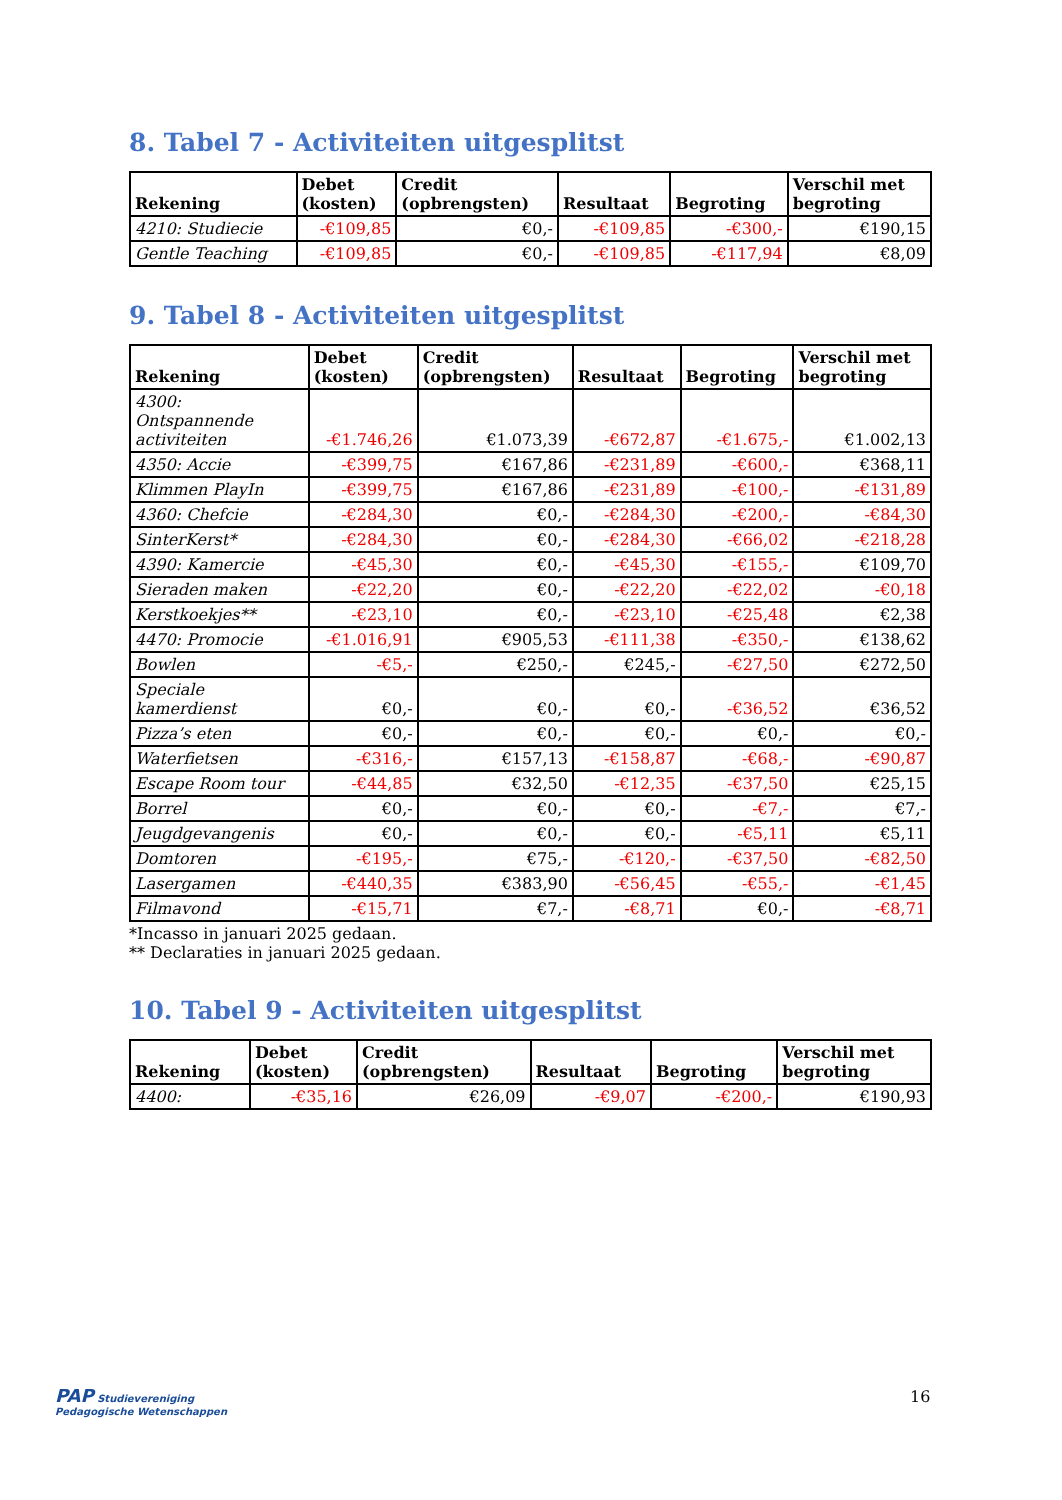8. Tabel 7 - Activiteiten uitgesplitst
| Rekening | Debet (kosten) | Credit (opbrengsten) | Resultaat | Begroting | Verschil met begroting |
| --- | --- | --- | --- | --- | --- |
| 4210: Studiecie | -€109,85 | €0,- | -€109,85 | -€300,- | €190,15 |
| Gentle Teaching | -€109,85 | €0,- | -€109,85 | -€117,94 | €8,09 |
9. Tabel 8 - Activiteiten uitgesplitst
| Rekening | Debet (kosten) | Credit (opbrengsten) | Resultaat | Begroting | Verschil met begroting |
| --- | --- | --- | --- | --- | --- |
| 4300: Ontspannende activiteiten | -€1.746,26 | €1.073,39 | -€672,87 | -€1.675,- | €1.002,13 |
| 4350: Accie | -€399,75 | €167,86 | -€231,89 | -€600,- | €368,11 |
| Klimmen PlayIn | -€399,75 | €167,86 | -€231,89 | -€100,- | -€131,89 |
| 4360: Chefcie | -€284,30 | €0,- | -€284,30 | -€200,- | -€84,30 |
| SinterKerst* | -€284,30 | €0,- | -€284,30 | -€66,02 | -€218,28 |
| 4390: Kamercie | -€45,30 | €0,- | -€45,30 | -€155,- | €109,70 |
| Sieraden maken | -€22,20 | €0,- | -€22,20 | -€22,02 | -€0,18 |
| Kerstkoekjes** | -€23,10 | €0,- | -€23,10 | -€25,48 | €2,38 |
| 4470: Promocie | -€1.016,91 | €905,53 | -€111,38 | -€350,- | €138,62 |
| Bowlen | -€5,- | €250,- | €245,- | -€27,50 | €272,50 |
| Speciale kamerdienst | €0,- | €0,- | €0,- | -€36,52 | €36,52 |
| Pizza’s eten | €0,- | €0,- | €0,- | €0,- | €0,- |
| Waterfietsen | -€316,- | €157,13 | -€158,87 | -€68,- | -€90,87 |
| Escape Room tour | -€44,85 | €32,50 | -€12,35 | -€37,50 | €25,15 |
| Borrel | €0,- | €0,- | €0,- | -€7,- | €7,- |
| Jeugdgevangenis | €0,- | €0,- | €0,- | -€5,11 | €5,11 |
| Domtoren | -€195,- | €75,- | -€120,- | -€37,50 | -€82,50 |
| Lasergamen | -€440,35 | €383,90 | -€56,45 | -€55,- | -€1,45 |
| Filmavond | -€15,71 | €7,- | -€8,71 | €0,- | -€8,71 |
*Incasso in januari 2025 gedaan.
** Declaraties in januari 2025 gedaan.
10. Tabel 9 - Activiteiten uitgesplitst
| Rekening | Debet (kosten) | Credit (opbrengsten) | Resultaat | Begroting | Verschil met begroting |
| --- | --- | --- | --- | --- | --- |
| 4400: | -€35,16 | €26,09 | -€9,07 | -€200,- | €190,93 |
PAP Studievereniging
Pedagogische Wetenschappen
16